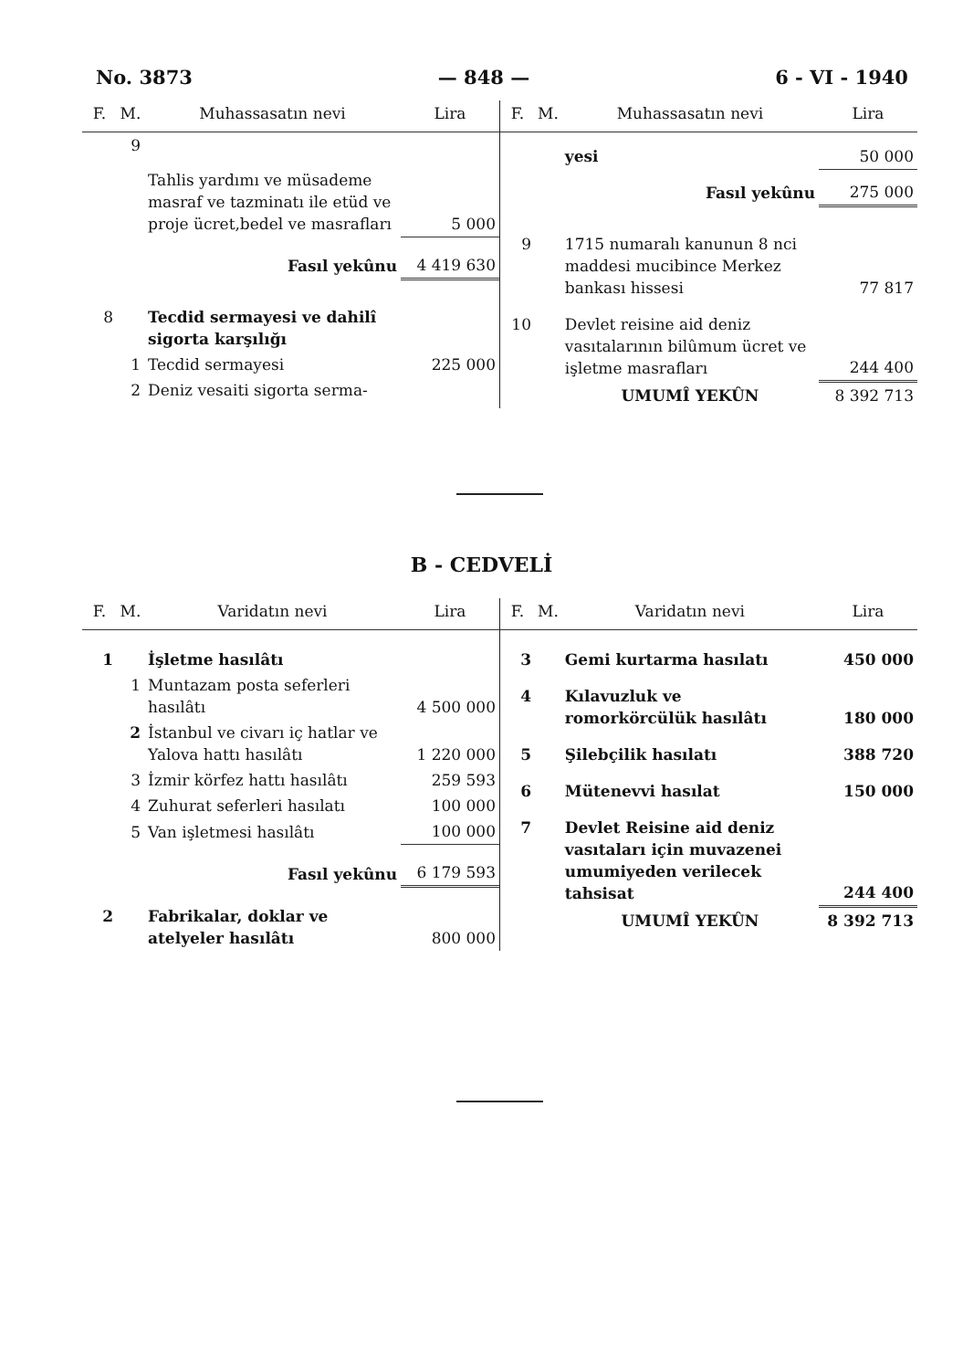No. 3873 — 848 — 6 - VI - 1940
| F. | M. | Muhassasatın nevi | Lira |
| --- | --- | --- | --- |
| | 9 | Tahlis yardımı ve müsademe masraf ve tazminatı ile etüd ve proje ücret,bedel ve masrafları | 5 000 |
| | | Fasıl yekûnu | 4 419 630 |
| 8 | | Tecdid sermayesi ve dahilî sigorta karşılığı | |
| | 1 | Tecdid sermayesi | 225 000 |
| | 2 | Deniz vesaiti sigorta serma- | |
| F. | M. | Muhassasatın nevi | Lira |
| --- | --- | --- | --- |
| | | yesi | 50 000 |
| | | Fasıl yekûnu | 275 000 |
| 9 | | 1715 numaralı kanunun 8 nci maddesi mucibince Merkez bankası hissesi | 77 817 |
| 10 | | Devlet reisine aid deniz vasıtalarının bilûmum ücret ve işletme masrafları | 244 400 |
| | | UMUMÎ YEKÛN | 8 392 713 |
B - CEDVELİ
| F. | M. | Varidatın nevi | Lira |
| --- | --- | --- | --- |
| 1 | | İşletme hasılâtı | |
| | 1 | Muntazam posta seferleri hasılâtı | 4 500 000 |
| | 2 | İstanbul ve civarı iç hatlar ve Yalova hattı hasılâtı | 1 220 000 |
| | 3 | İzmir körfez hattı hasılâtı | 259 593 |
| | 4 | Zuhurat seferleri hasılatı | 100 000 |
| | 5 | Van işletmesi hasılâtı | 100 000 |
| | | Fasıl yekûnu | 6 179 593 |
| 2 | | Fabrikalar, doklar ve atelyeler hasılâtı | 800 000 |
| F. | M. | Varidatın nevi | Lira |
| --- | --- | --- | --- |
| 3 | | Gemi kurtarma hasılatı | 450 000 |
| 4 | | Kılavuzluk ve romorkörcülük hasılâtı | 180 000 |
| 5 | | Şilebçilik hasılatı | 388 720 |
| 6 | | Mütenevvi hasılat | 150 000 |
| 7 | | Devlet Reisine aid deniz vasıtaları için muvazenei umumiyeden verilecek tahsisat | 244 400 |
| | | UMUMÎ YEKÛN | 8 392 713 |